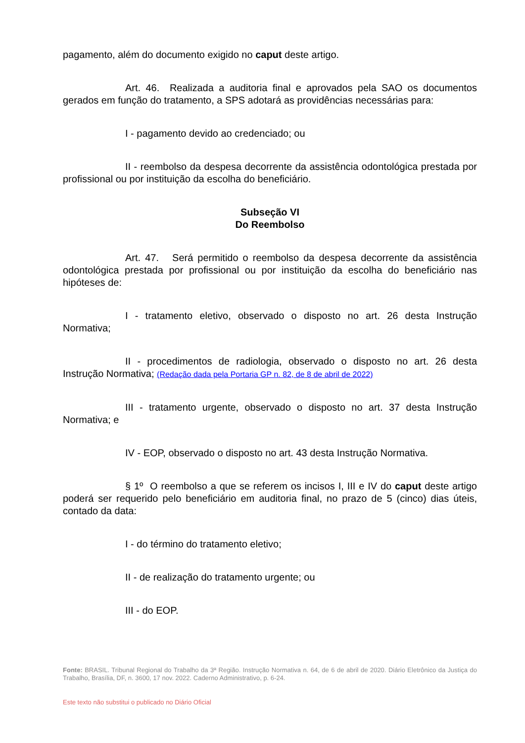pagamento, além do documento exigido no caput deste artigo.
Art. 46. Realizada a auditoria final e aprovados pela SAO os documentos gerados em função do tratamento, a SPS adotará as providências necessárias para:
I - pagamento devido ao credenciado; ou
II - reembolso da despesa decorrente da assistência odontológica prestada por profissional ou por instituição da escolha do beneficiário.
Subseção VI
Do Reembolso
Art. 47. Será permitido o reembolso da despesa decorrente da assistência odontológica prestada por profissional ou por instituição da escolha do beneficiário nas hipóteses de:
I - tratamento eletivo, observado o disposto no art. 26 desta Instrução Normativa;
II - procedimentos de radiologia, observado o disposto no art. 26 desta Instrução Normativa; (Redação dada pela Portaria GP n. 82, de 8 de abril de 2022)
III - tratamento urgente, observado o disposto no art. 37 desta Instrução Normativa; e
IV - EOP, observado o disposto no art. 43 desta Instrução Normativa.
§ 1º O reembolso a que se referem os incisos I, III e IV do caput deste artigo poderá ser requerido pelo beneficiário em auditoria final, no prazo de 5 (cinco) dias úteis, contado da data:
I - do término do tratamento eletivo;
II - de realização do tratamento urgente; ou
III - do EOP.
Fonte: BRASIL. Tribunal Regional do Trabalho da 3ª Região. Instrução Normativa n. 64, de 6 de abril de 2020. Diário Eletrônico da Justiça do Trabalho, Brasília, DF, n. 3600, 17 nov. 2022. Caderno Administrativo, p. 6-24.
Este texto não substitui o publicado no Diário Oficial